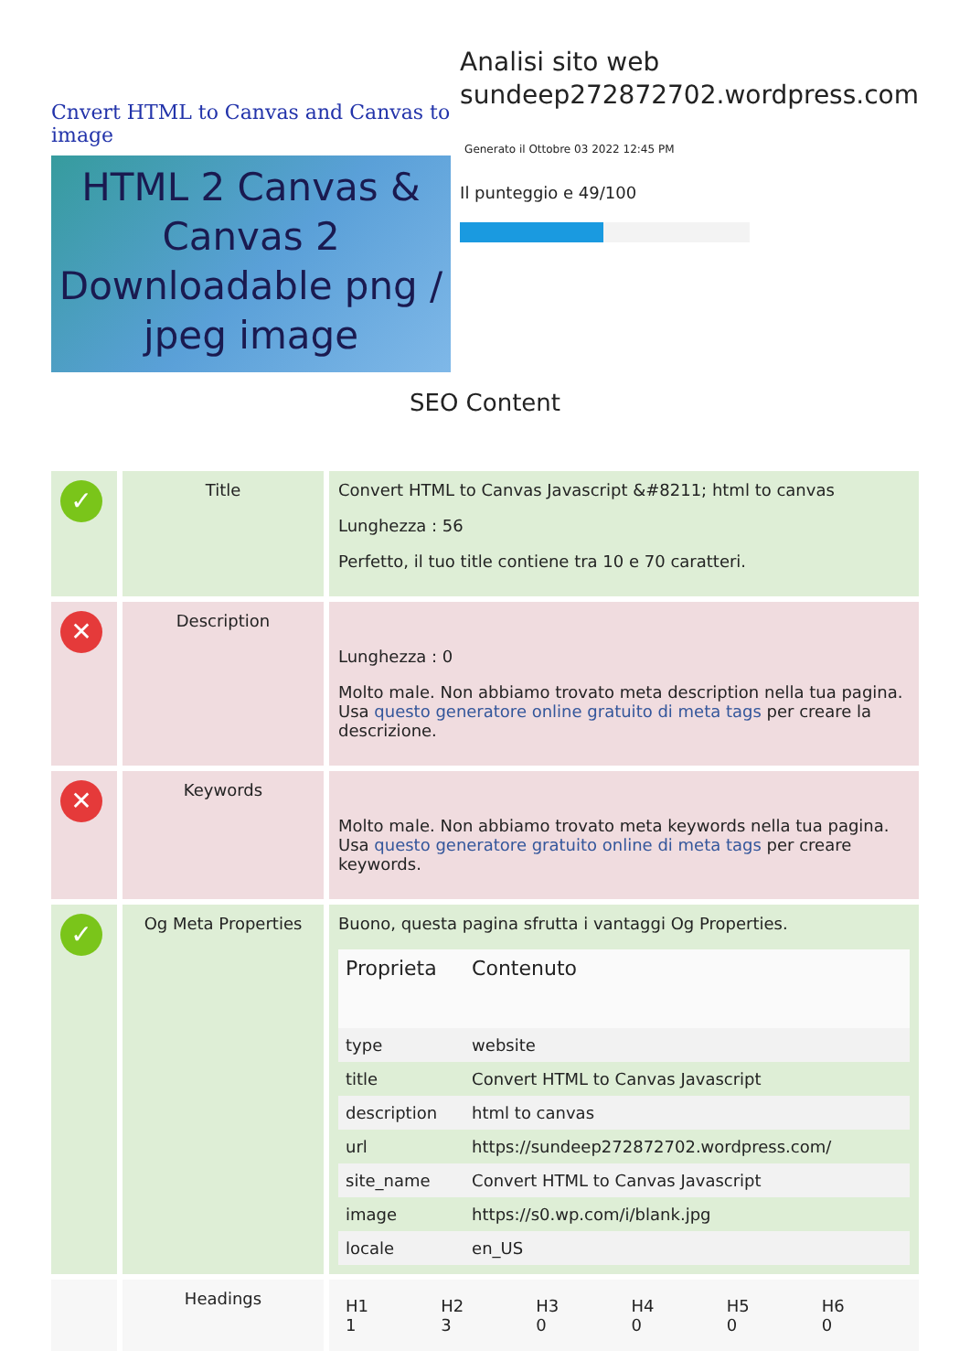Cnvert HTML to Canvas and Canvas to image
HTML 2 Canvas & Canvas 2 Downloadable png / jpeg image
Analisi sito web sundeep272872702.wordpress.com
Generato il Ottobre 03 2022 12:45 PM
Il punteggio e 49/100
SEO Content
| ✓ | Title | Convert HTML to Canvas Javascript &#8211; html to canvas Lunghezza : 56 Perfetto, il tuo title contiene tra 10 e 70 caratteri. |
| ✕ | Description | Lunghezza : 0 Molto male. Non abbiamo trovato meta description nella tua pagina. Usa questo generatore online gratuito di meta tags per creare la descrizione. |
| ✕ | Keywords | Molto male. Non abbiamo trovato meta keywords nella tua pagina. Usa questo generatore gratuito online di meta tags per creare keywords. |
| ✓ | Og Meta Properties | Buono, questa pagina sfrutta i vantaggi Og Properties. / Proprieta / Contenuto / / --- / --- / / type / website / / title / Convert HTML to Canvas Javascript / / description / html to canvas / / url / https://sundeep272872702.wordpress.com/ / / site_name / Convert HTML to Canvas Javascript / / image / https://s0.wp.com/i/blank.jpg / / locale / en_US / |
| | Headings | / H1 1 / H2 3 / H3 0 / H4 0 / H5 0 / H6 0 / |